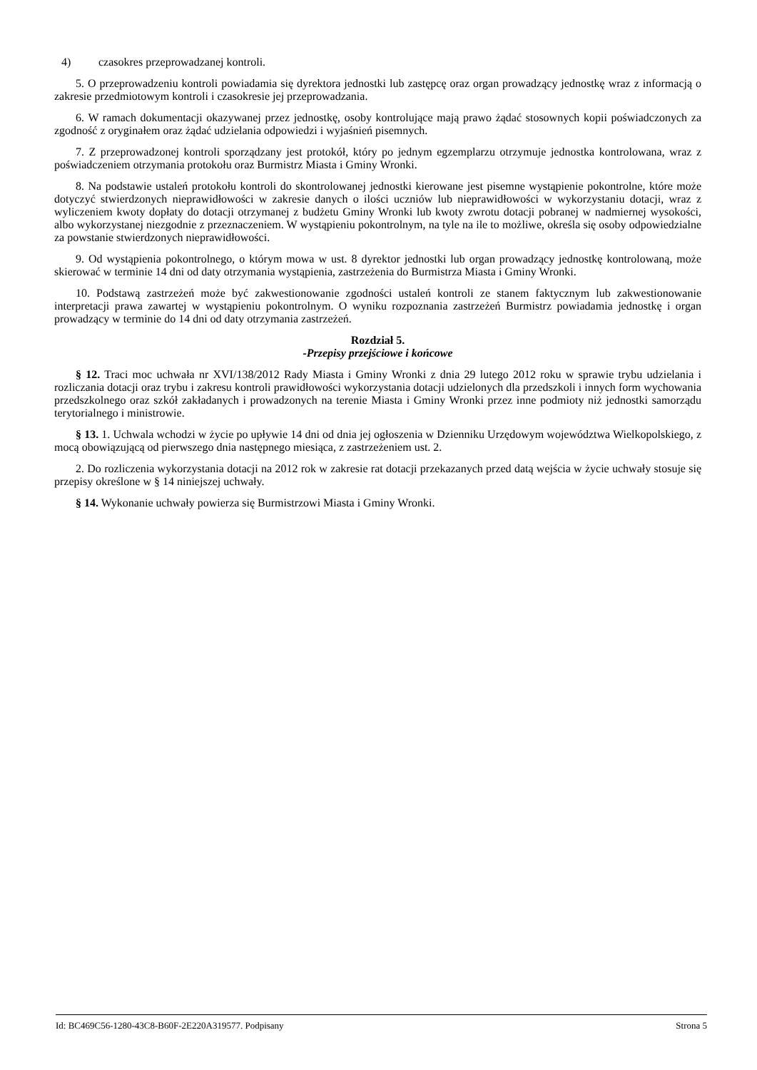4) czasokres przeprowadzanej kontroli.
5. O przeprowadzeniu kontroli powiadamia się dyrektora jednostki lub zastępcę oraz organ prowadzący jednostkę wraz z informacją o zakresie przedmiotowym kontroli i czasokresie jej przeprowadzania.
6. W ramach dokumentacji okazywanej przez jednostkę, osoby kontrolujące mają prawo żądać stosownych kopii poświadczonych za zgodność z oryginałem oraz żądać udzielania odpowiedzi i wyjaśnień pisemnych.
7. Z przeprowadzonej kontroli sporządzany jest protokół, który po jednym egzemplarzu otrzymuje jednostka kontrolowana, wraz z poświadczeniem otrzymania protokołu oraz Burmistrz Miasta i Gminy Wronki.
8. Na podstawie ustaleń protokołu kontroli do skontrolowanej jednostki kierowane jest pisemne wystąpienie pokontrolne, które może dotyczyć stwierdzonych nieprawidłowości w zakresie danych o ilości uczniów lub nieprawidłowości w wykorzystaniu dotacji, wraz z wyliczeniem kwoty dopłaty do dotacji otrzymanej z budżetu Gminy Wronki lub kwoty zwrotu dotacji pobranej w nadmiernej wysokości, albo wykorzystanej niezgodnie z przeznaczeniem. W wystąpieniu pokontrolnym, na tyle na ile to możliwe, określa się osoby odpowiedzialne za powstanie stwierdzonych nieprawidłowości.
9. Od wystąpienia pokontrolnego, o którym mowa w ust. 8 dyrektor jednostki lub organ prowadzący jednostkę kontrolowaną, może skierować w terminie 14 dni od daty otrzymania wystąpienia, zastrzeżenia do Burmistrza Miasta i Gminy Wronki.
10. Podstawą zastrzeżeń może być zakwestionowanie zgodności ustaleń kontroli ze stanem faktycznym lub zakwestionowanie interpretacji prawa zawartej w wystąpieniu pokontrolnym. O wyniku rozpoznania zastrzeżeń Burmistrz powiadamia jednostkę i organ prowadzący w terminie do 14 dni od daty otrzymania zastrzeżeń.
Rozdział 5.
-Przepisy przejściowe i końcowe
§ 12. Traci moc uchwała nr XVI/138/2012 Rady Miasta i Gminy Wronki z dnia 29 lutego 2012 roku w sprawie trybu udzielania i rozliczania dotacji oraz trybu i zakresu kontroli prawidłowości wykorzystania dotacji udzielonych dla przedszkoli i innych form wychowania przedszkolnego oraz szkół zakładanych i prowadzonych na terenie Miasta i Gminy Wronki przez inne podmioty niż jednostki samorządu terytorialnego i ministrowie.
§ 13. 1. Uchwala wchodzi w życie po upływie 14 dni od dnia jej ogłoszenia w Dzienniku Urzędowym województwa Wielkopolskiego, z mocą obowiązującą od pierwszego dnia następnego miesiąca, z zastrzeżeniem ust. 2.
2. Do rozliczenia wykorzystania dotacji na 2012 rok w zakresie rat dotacji przekazanych przed datą wejścia w życie uchwały stosuje się przepisy określone w § 14 niniejszej uchwały.
§ 14. Wykonanie uchwały powierza się Burmistrzowi Miasta i Gminy Wronki.
Id: BC469C56-1280-43C8-B60F-2E220A319577. Podpisany Strona 5